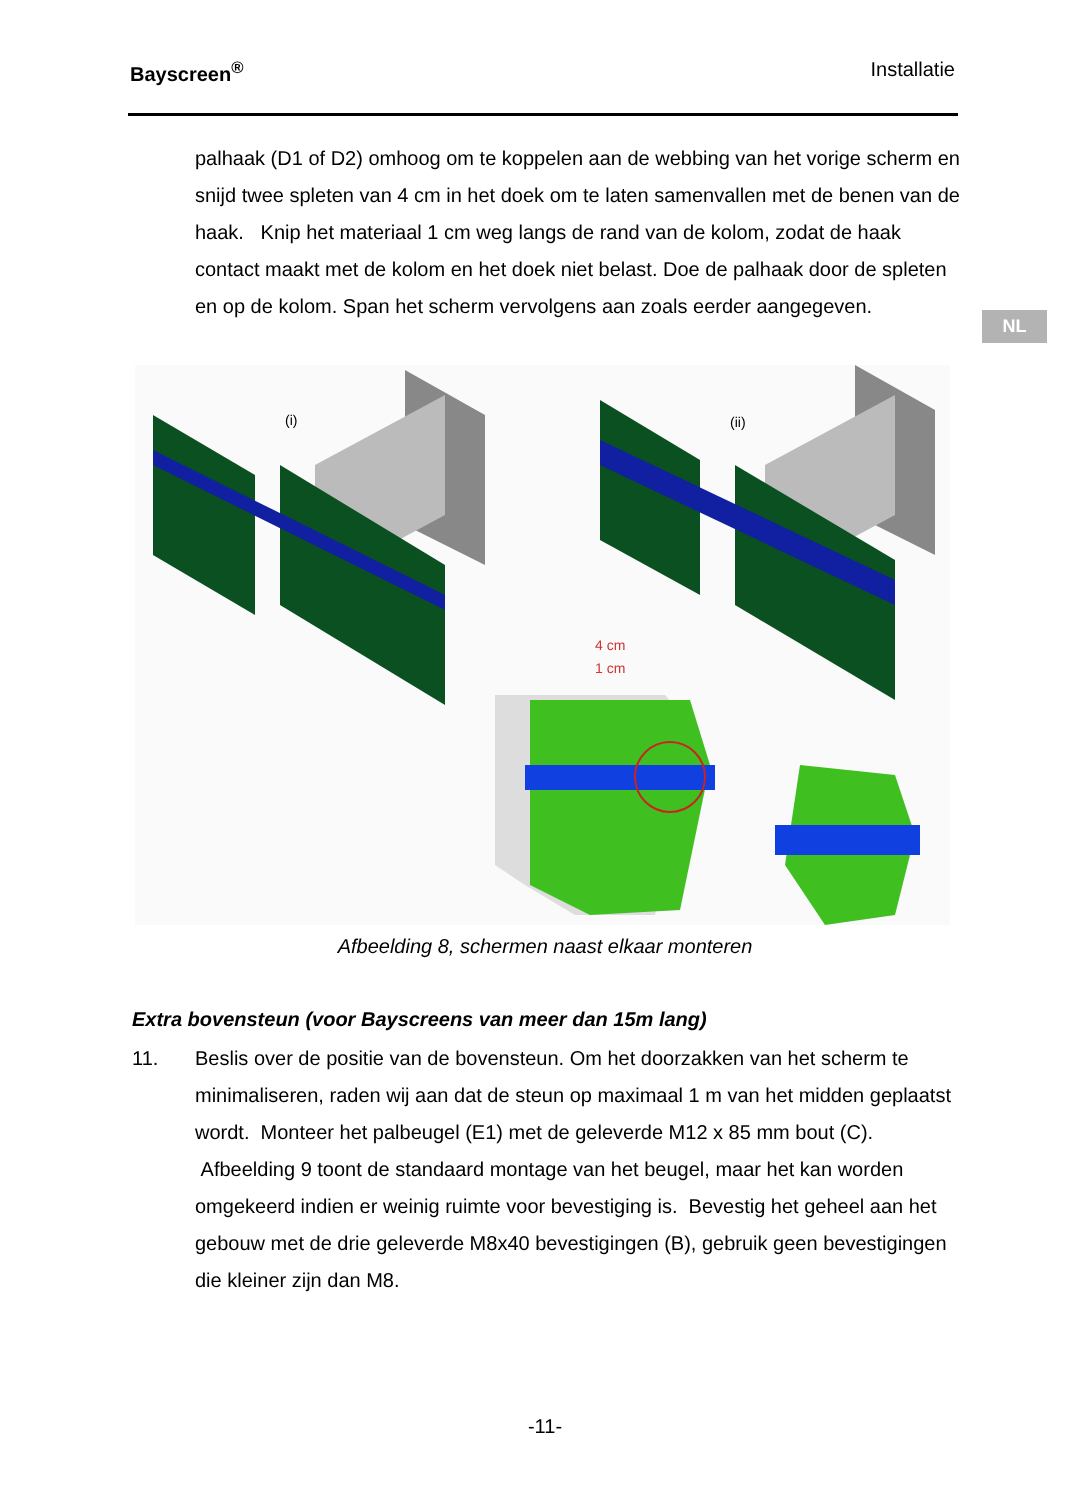Bayscreen<sup>®</sup> Installatie
NL
palhaak (D1 of D2) omhoog om te koppelen aan de webbing van het vorige scherm en snijd twee spleten van 4 cm in het doek om te laten samenvallen met de benen van de haak. Knip het materiaal 1 cm weg langs de rand van de kolom, zodat de haak contact maakt met de kolom en het doek niet belast. Doe de palhaak door de spleten en op de kolom. Span het scherm vervolgens aan zoals eerder aangegeven.
(i)
(ii)
4 cm
1 cm
Afbeelding 8, schermen naast elkaar monteren
Extra bovensteun (voor Bayscreens van meer dan 15m lang)
11. Beslis over de positie van de bovensteun. Om het doorzakken van het scherm te minimaliseren, raden wij aan dat de steun op maximaal 1 m van het midden geplaatst wordt. Monteer het palbeugel (E1) met de geleverde M12 x 85 mm bout (C). Afbeelding 9 toont de standaard montage van het beugel, maar het kan worden omgekeerd indien er weinig ruimte voor bevestiging is. Bevestig het geheel aan het gebouw met de drie geleverde M8x40 bevestigingen (B), gebruik geen bevestigingen die kleiner zijn dan M8.
-11-